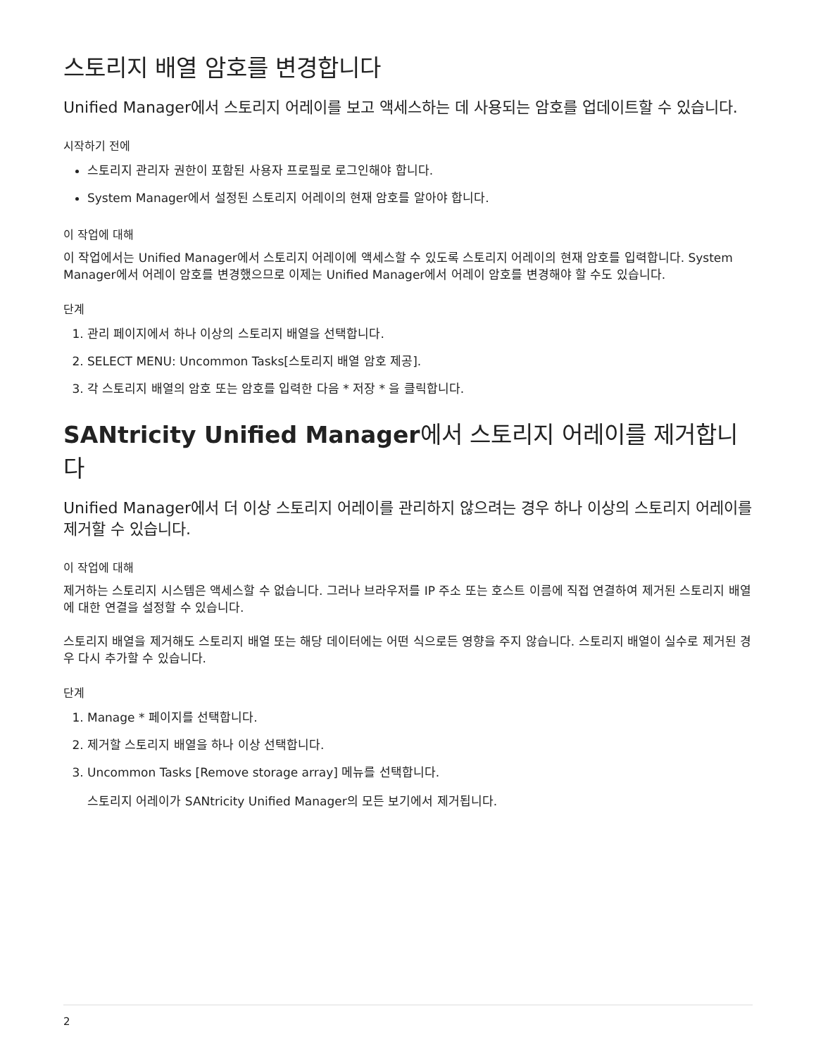스토리지 배열 암호를 변경합니다
Unified Manager에서 스토리지 어레이를 보고 액세스하는 데 사용되는 암호를 업데이트할 수 있습니다.
시작하기 전에
스토리지 관리자 권한이 포함된 사용자 프로필로 로그인해야 합니다.
System Manager에서 설정된 스토리지 어레이의 현재 암호를 알아야 합니다.
이 작업에 대해
이 작업에서는 Unified Manager에서 스토리지 어레이에 액세스할 수 있도록 스토리지 어레이의 현재 암호를 입력합니다. System Manager에서 어레이 암호를 변경했으므로 이제는 Unified Manager에서 어레이 암호를 변경해야 할 수도 있습니다.
단계
1. 관리 페이지에서 하나 이상의 스토리지 배열을 선택합니다.
2. SELECT MENU: Uncommon Tasks[스토리지 배열 암호 제공].
3. 각 스토리지 배열의 암호 또는 암호를 입력한 다음 * 저장 * 을 클릭합니다.
SANtricity Unified Manager에서 스토리지 어레이를 제거합니다
Unified Manager에서 더 이상 스토리지 어레이를 관리하지 않으려는 경우 하나 이상의 스토리지 어레이를 제거할 수 있습니다.
이 작업에 대해
제거하는 스토리지 시스템은 액세스할 수 없습니다. 그러나 브라우저를 IP 주소 또는 호스트 이름에 직접 연결하여 제거된 스토리지 배열에 대한 연결을 설정할 수 있습니다.
스토리지 배열을 제거해도 스토리지 배열 또는 해당 데이터에는 어떤 식으로든 영향을 주지 않습니다. 스토리지 배열이 실수로 제거된 경우 다시 추가할 수 있습니다.
단계
1. Manage * 페이지를 선택합니다.
2. 제거할 스토리지 배열을 하나 이상 선택합니다.
3. Uncommon Tasks [Remove storage array] 메뉴를 선택합니다.
스토리지 어레이가 SANtricity Unified Manager의 모든 보기에서 제거됩니다.
2